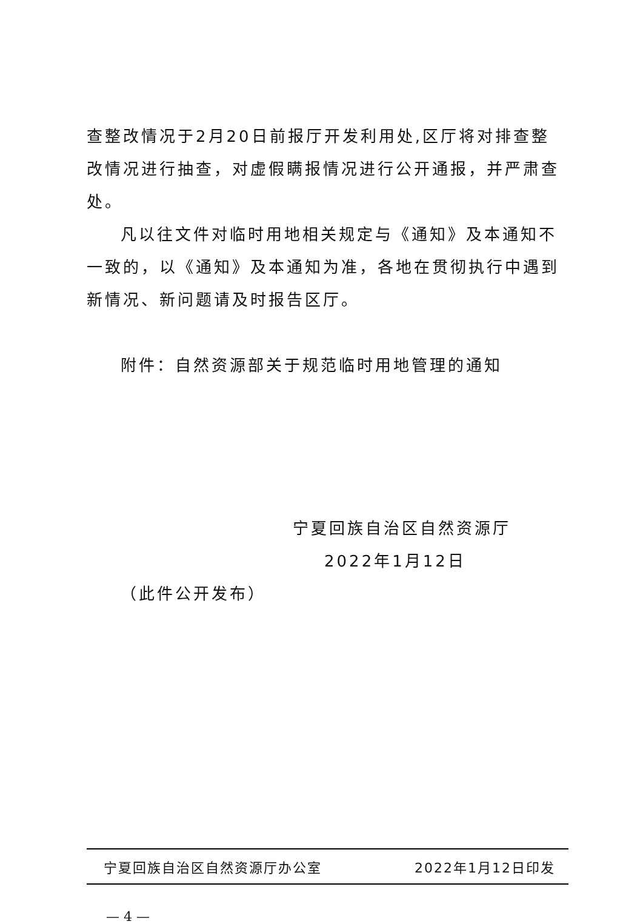查整改情况于2月20日前报厅开发利用处,区厅将对排查整改情况进行抽查，对虚假瞒报情况进行公开通报，并严肃查处。
凡以往文件对临时用地相关规定与《通知》及本通知不一致的，以《通知》及本通知为准，各地在贯彻执行中遇到新情况、新问题请及时报告区厅。
附件：自然资源部关于规范临时用地管理的通知
宁夏回族自治区自然资源厅
2022年1月12日
（此件公开发布）
宁夏回族自治区自然资源厅办公室 2022年1月12日印发
— 4 —